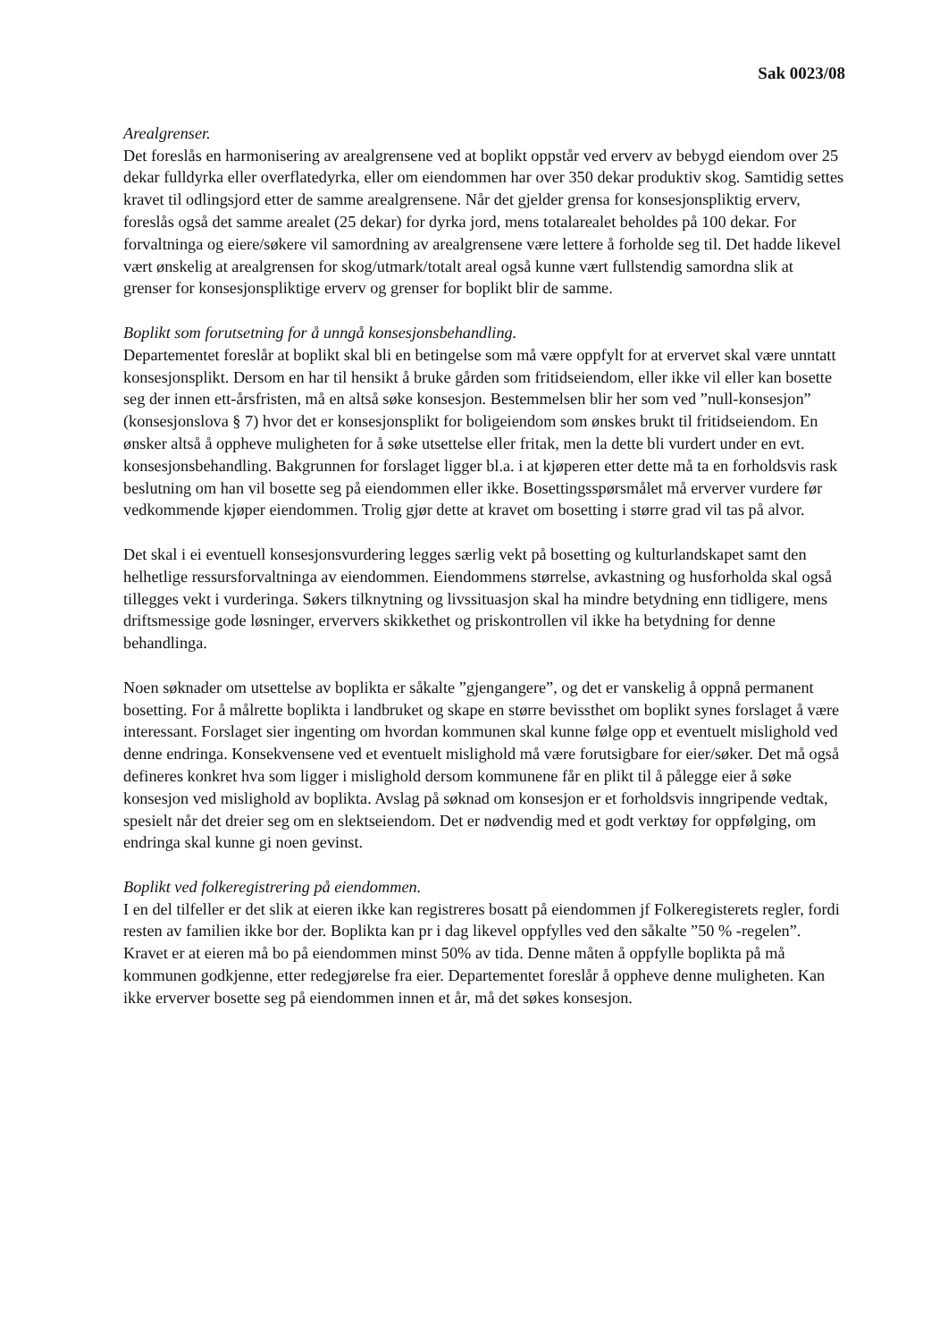Sak 0023/08
Arealgrenser.
Det foreslås en harmonisering av arealgrensene ved at boplikt oppstår ved erverv av bebygd eiendom over 25 dekar fulldyrka eller overflatedyrka, eller om eiendommen har over 350 dekar produktiv skog. Samtidig settes kravet til odlingsjord etter de samme arealgrensene. Når det gjelder grensa for konsesjonspliktig erverv, foreslås også det samme arealet (25 dekar) for dyrka jord, mens totalarealet beholdes på 100 dekar. For forvaltninga og eiere/søkere vil samordning av arealgrensene være lettere å forholde seg til. Det hadde likevel vært ønskelig at arealgrensen for skog/utmark/totalt areal også kunne vært fullstendig samordna slik at grenser for konsesjonspliktige erverv og grenser for boplikt blir de samme.
Boplikt som forutsetning for å unngå konsesjonsbehandling.
Departementet foreslår at boplikt skal bli en betingelse som må være oppfylt for at ervervet skal være unntatt konsesjonsplikt. Dersom en har til hensikt å bruke gården som fritidseiendom, eller ikke vil eller kan bosette seg der innen ett-årsfristen, må en altså søke konsesjon. Bestemmelsen blir her som ved ”null-konsesjon” (konsesjonslova § 7) hvor det er konsesjonsplikt for boligeiendom som ønskes brukt til fritidseiendom. En ønsker altså å oppheve muligheten for å søke utsettelse eller fritak, men la dette bli vurdert under en evt. konsesjonsbehandling. Bakgrunnen for forslaget ligger bl.a. i at kjøperen etter dette må ta en forholdsvis rask beslutning om han vil bosette seg på eiendommen eller ikke. Bosettingsspørsmålet må erverver vurdere før vedkommende kjøper eiendommen. Trolig gjør dette at kravet om bosetting i større grad vil tas på alvor.
Det skal i ei eventuell konsesjonsvurdering legges særlig vekt på bosetting og kulturlandskapet samt den helhetlige ressursforvaltninga av eiendommen. Eiendommens størrelse, avkastning og husforholda skal også tillegges vekt i vurderinga. Søkers tilknytning og livssituasjon skal ha mindre betydning enn tidligere, mens driftsmessige gode løsninger, erververs skikkethet og priskontrollen vil ikke ha betydning for denne behandlinga.
Noen søknader om utsettelse av boplikta er såkalte ”gjengangere”, og det er vanskelig å oppnå permanent bosetting. For å målrette boplikta i landbruket og skape en større bevissthet om boplikt synes forslaget å være interessant. Forslaget sier ingenting om hvordan kommunen skal kunne følge opp et eventuelt mislighold ved denne endringa. Konsekvensene ved et eventuelt mislighold må være forutsigbare for eier/søker. Det må også defineres konkret hva som ligger i mislighold dersom kommunene får en plikt til å pålegge eier å søke konsesjon ved mislighold av boplikta. Avslag på søknad om konsesjon er et forholdsvis inngripende vedtak, spesielt når det dreier seg om en slektseiendom. Det er nødvendig med et godt verktøy for oppfølging, om endringa skal kunne gi noen gevinst.
Boplikt ved folkeregistrering på eiendommen.
I en del tilfeller er det slik at eieren ikke kan registreres bosatt på eiendommen jf Folkeregisterets regler, fordi resten av familien ikke bor der. Boplikta kan pr i dag likevel oppfylles ved den såkalte ”50 % -regelen”. Kravet er at eieren må bo på eiendommen minst 50% av tida. Denne måten å oppfylle boplikta på må kommunen godkjenne, etter redegjørelse fra eier. Departementet foreslår å oppheve denne muligheten. Kan ikke erverver bosette seg på eiendommen innen et år, må det søkes konsesjon.